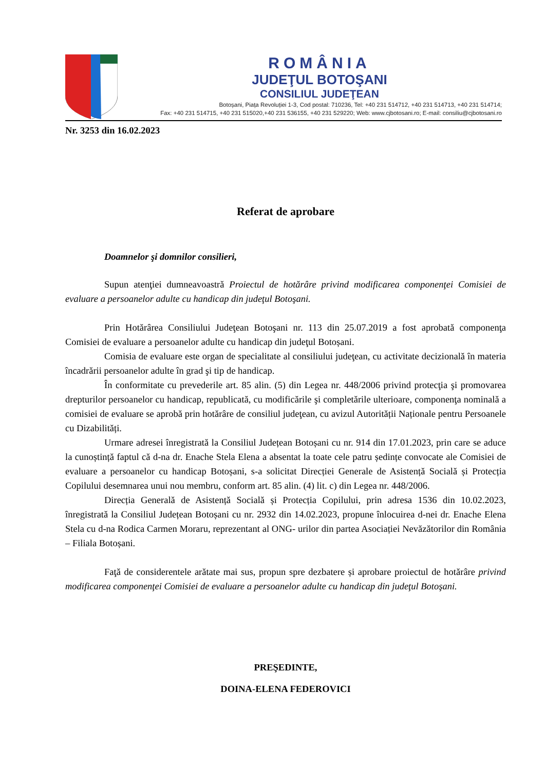ROMÂNIA
JUDEŢUL BOTOŞANI
CONSILIUL JUDEŢEAN
Botoșani, Piața Revoluției 1-3, Cod postal: 710236, Tel: +40 231 514712, +40 231 514713, +40 231 514714;
Fax: +40 231 514715, +40 231 515020,+40 231 536155, +40 231 529220; Web: www.cjbotosani.ro; E-mail: consiliu@cjbotosani.ro
Nr. 3253 din 16.02.2023
Referat de aprobare
Doamnelor şi domnilor consilieri,
Supun atenţiei dumneavoastră Proiectul de hotărâre privind modificarea componenţei Comisiei de evaluare a persoanelor adulte cu handicap din judeţul Botoşani.
Prin Hotărârea Consiliului Judeţean Botoşani nr. 113 din 25.07.2019 a fost aprobată componenţa Comisiei de evaluare a persoanelor adulte cu handicap din judeţul Botoșani.
Comisia de evaluare este organ de specialitate al consiliului judeţean, cu activitate decizională în materia încadrării persoanelor adulte în grad şi tip de handicap.
În conformitate cu prevederile art. 85 alin. (5) din Legea nr. 448/2006 privind protecţia şi promovarea drepturilor persoanelor cu handicap, republicată, cu modificările şi completările ulterioare, componenţa nominală a comisiei de evaluare se aprobă prin hotărâre de consiliul judeţean, cu avizul Autorității Naționale pentru Persoanele cu Dizabilități.
Urmare adresei înregistrată la Consiliul Județean Botoșani cu nr. 914 din 17.01.2023, prin care se aduce la cunoștință faptul că d-na dr. Enache Stela Elena a absentat la toate cele patru ședințe convocate ale Comisiei de evaluare a persoanelor cu handicap Botoșani, s-a solicitat Direcției Generale de Asistență Socială și Protecția Copilului desemnarea unui nou membru, conform art. 85 alin. (4) lit. c) din Legea nr. 448/2006.
Direcția Generală de Asistență Socială și Protecția Copilului, prin adresa 1536 din 10.02.2023, înregistrată la Consiliul Județean Botoșani cu nr. 2932 din 14.02.2023, propune înlocuirea d-nei dr. Enache Elena Stela cu d-na Rodica Carmen Moraru, reprezentant al ONG- urilor din partea Asociației Nevăzătorilor din România – Filiala Botoșani.
Faţă de considerentele arătate mai sus, propun spre dezbatere și aprobare proiectul de hotărâre privind modificarea componenţei Comisiei de evaluare a persoanelor adulte cu handicap din judeţul Botoşani.
PREŞEDINTE,
DOINA-ELENA FEDEROVICI